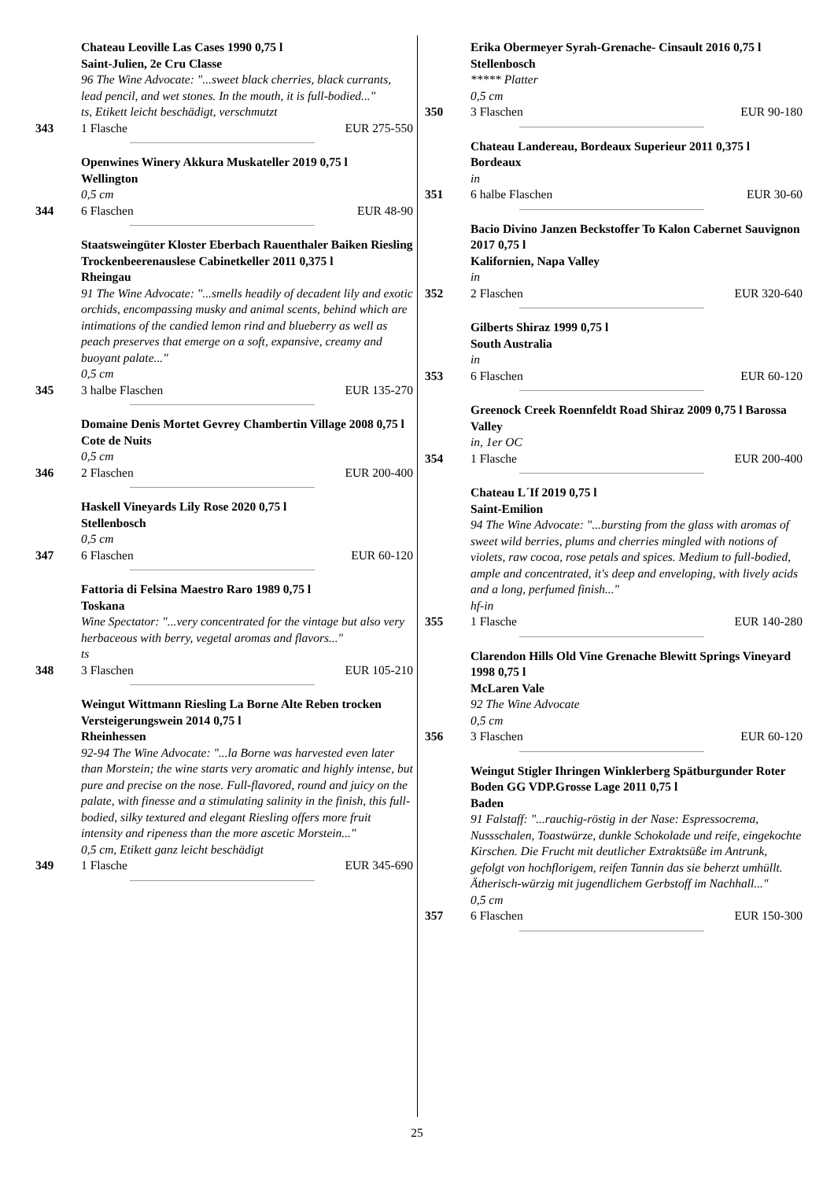Chateau Leoville Las Cases 1990 0,75 l
Saint-Julien, 2e Cru Classe
96 The Wine Advocate: "...sweet black cherries, black currants, lead pencil, and wet stones. In the mouth, it is full-bodied..."
ts, Etikett leicht beschädigt, verschmutzt
343 1 Flasche EUR 275-550
Openwines Winery Akkura Muskateller 2019 0,75 l
Wellington
0,5 cm
344 6 Flaschen EUR 48-90
Staatsweingüter Kloster Eberbach Rauenthaler Baiken Riesling Trockenbeerenauslese Cabinetkeller 2011 0,375 l
Rheingau
91 The Wine Advocate: "...smells headily of decadent lily and exotic orchids, encompassing musky and animal scents, behind which are intimations of the candied lemon rind and blueberry as well as peach preserves that emerge on a soft, expansive, creamy and buoyant palate..."
0,5 cm
345 3 halbe Flaschen EUR 135-270
Domaine Denis Mortet Gevrey Chambertin Village 2008 0,75 l
Cote de Nuits
0,5 cm
346 2 Flaschen EUR 200-400
Haskell Vineyards Lily Rose 2020 0,75 l
Stellenbosch
0,5 cm
347 6 Flaschen EUR 60-120
Fattoria di Felsina Maestro Raro 1989 0,75 l
Toskana
Wine Spectator: "...very concentrated for the vintage but also very herbaceous with berry, vegetal aromas and flavors..."
ts
348 3 Flaschen EUR 105-210
Weingut Wittmann Riesling La Borne Alte Reben trocken Versteigerungswein 2014 0,75 l
Rheinhessen
92-94 The Wine Advocate: "...la Borne was harvested even later than Morstein; the wine starts very aromatic and highly intense, but pure and precise on the nose. Full-flavored, round and juicy on the palate, with finesse and a stimulating salinity in the finish, this full-bodied, silky textured and elegant Riesling offers more fruit intensity and ripeness than the more ascetic Morstein..."
0,5 cm, Etikett ganz leicht beschädigt
349 1 Flasche EUR 345-690
Erika Obermeyer Syrah-Grenache- Cinsault 2016 0,75 l
Stellenbosch
***** Platter
0,5 cm
350 3 Flaschen EUR 90-180
Chateau Landereau, Bordeaux Superieur 2011 0,375 l Bordeaux
in
351 6 halbe Flaschen EUR 30-60
Bacio Divino Janzen Beckstoffer To Kalon Cabernet Sauvignon 2017 0,75 l
Kalifornien, Napa Valley
in
352 2 Flaschen EUR 320-640
Gilberts Shiraz 1999 0,75 l
South Australia
in
353 6 Flaschen EUR 60-120
Greenock Creek Roennfeldt Road Shiraz 2009 0,75 l Barossa Valley
in, 1er OC
354 1 Flasche EUR 200-400
Chateau L´If 2019 0,75 l
Saint-Emilion
94 The Wine Advocate: "...bursting from the glass with aromas of sweet wild berries, plums and cherries mingled with notions of violets, raw cocoa, rose petals and spices. Medium to full-bodied, ample and concentrated, it's deep and enveloping, with lively acids and a long, perfumed finish..."
hf-in
355 1 Flasche EUR 140-280
Clarendon Hills Old Vine Grenache Blewitt Springs Vineyard 1998 0,75 l
McLaren Vale
92 The Wine Advocate
0,5 cm
356 3 Flaschen EUR 60-120
Weingut Stigler Ihringen Winklerberg Spätburgunder Roter Boden GG VDP.Grosse Lage 2011 0,75 l
Baden
91 Falstaff: "...rauchig-röstig in der Nase: Espressocrema, Nussschalen, Toastwürze, dunkle Schokolade und reife, eingekochte Kirschen. Die Frucht mit deutlicher Extraktsüße im Antrunk, gefolgt von hochflorigem, reifen Tannin das sie beherzt umhüllt. Ätherisch-würzig mit jugendlichem Gerbstoff im Nachhall..."
0,5 cm
357 6 Flaschen EUR 150-300
25